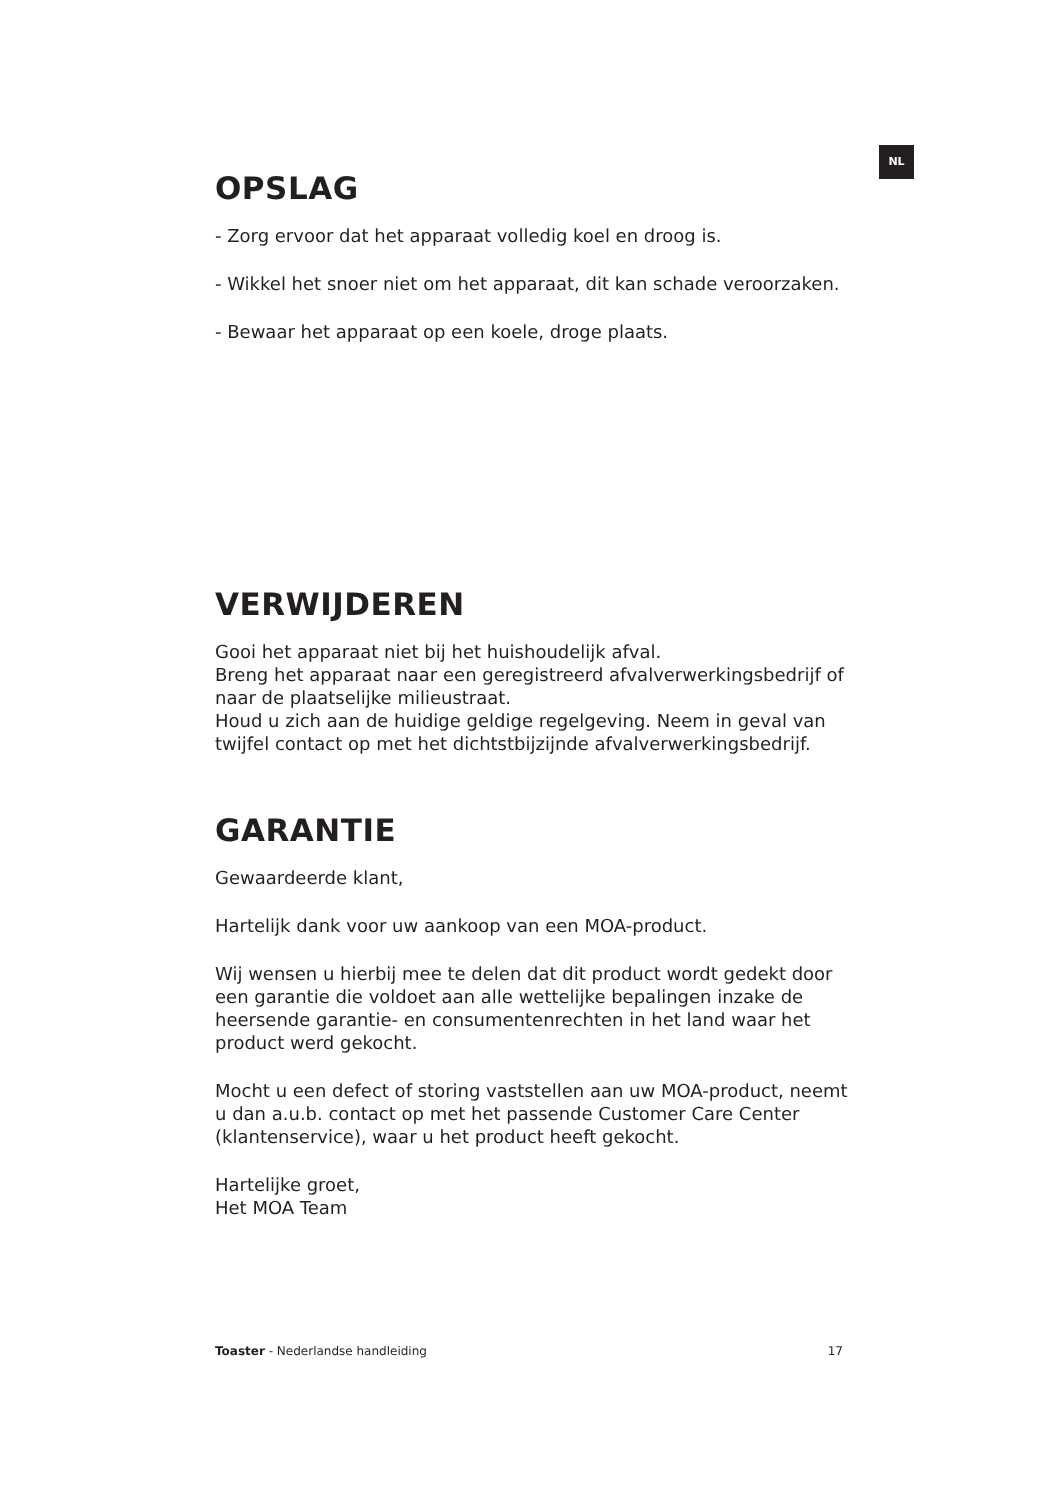NL
OPSLAG
- Zorg ervoor dat het apparaat volledig koel en droog is.
- Wikkel het snoer niet om het apparaat, dit kan schade veroorzaken.
- Bewaar het apparaat op een koele, droge plaats.
VERWIJDEREN
Gooi het apparaat niet bij het huishoudelijk afval.
Breng het apparaat naar een geregistreerd afvalverwerkingsbedrijf of naar de plaatselijke milieustraat.
Houd u zich aan de huidige geldige regelgeving. Neem in geval van twijfel contact op met het dichtstbijzijnde afvalverwerkingsbedrijf.
GARANTIE
Gewaardeerde klant,
Hartelijk dank voor uw aankoop van een MOA-product.
Wij wensen u hierbij mee te delen dat dit product wordt gedekt door een garantie die voldoet aan alle wettelijke bepalingen inzake de heersende garantie- en consumentenrechten in het land waar het product werd gekocht.
Mocht u een defect of storing vaststellen aan uw MOA-product, neemt u dan a.u.b. contact op met het passende Customer Care Center (klantenservice), waar u het product heeft gekocht.
Hartelijke groet,
Het MOA Team
Toaster - Nederlandse handleiding 17